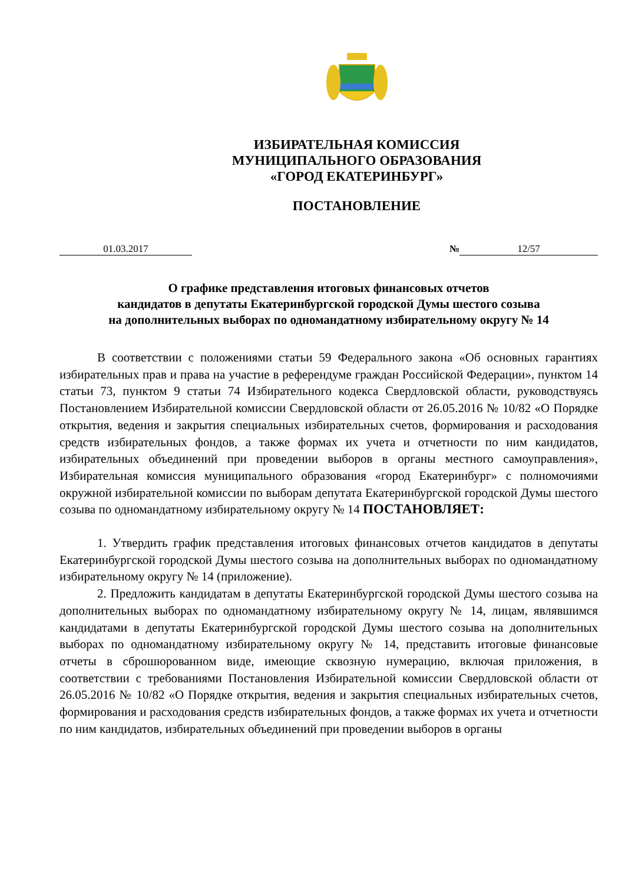ИЗБИРАТЕЛЬНАЯ КОМИССИЯ
МУНИЦИПАЛЬНОГО ОБРАЗОВАНИЯ
«ГОРОД ЕКАТЕРИНБУРГ»
ПОСТАНОВЛЕНИЕ
01.03.2017 № 12/57
О графике представления итоговых финансовых отчетов
кандидатов в депутаты Екатеринбургской городской Думы шестого созыва
на дополнительных выборах по одномандатному избирательному округу № 14
В соответствии с положениями статьи 59 Федерального закона «Об основных гарантиях избирательных прав и права на участие в референдуме граждан Российской Федерации», пунктом 14 статьи 73, пунктом 9 статьи 74 Избирательного кодекса Свердловской области, руководствуясь Постановлением Избирательной комиссии Свердловской области от 26.05.2016 № 10/82 «О Порядке открытия, ведения и закрытия специальных избирательных счетов, формирования и расходования средств избирательных фондов, а также формах их учета и отчетности по ним кандидатов, избирательных объединений при проведении выборов в органы местного самоуправления», Избирательная комиссия муниципального образования «город Екатеринбург» с полномочиями окружной избирательной комиссии по выборам депутата Екатеринбургской городской Думы шестого созыва по одномандатному избирательному округу № 14 ПОСТАНОВЛЯЕТ:
1. Утвердить график представления итоговых финансовых отчетов кандидатов в депутаты Екатеринбургской городской Думы шестого созыва на дополнительных выборах по одномандатному избирательному округу № 14 (приложение).
2. Предложить кандидатам в депутаты Екатеринбургской городской Думы шестого созыва на дополнительных выборах по одномандатному избирательному округу № 14, лицам, являвшимся кандидатами в депутаты Екатеринбургской городской Думы шестого созыва на дополнительных выборах по одномандатному избирательному округу № 14, представить итоговые финансовые отчеты в сброшюрованном виде, имеющие сквозную нумерацию, включая приложения, в соответствии с требованиями Постановления Избирательной комиссии Свердловской области от 26.05.2016 № 10/82 «О Порядке открытия, ведения и закрытия специальных избирательных счетов, формирования и расходования средств избирательных фондов, а также формах их учета и отчетности по ним кандидатов, избирательных объединений при проведении выборов в органы